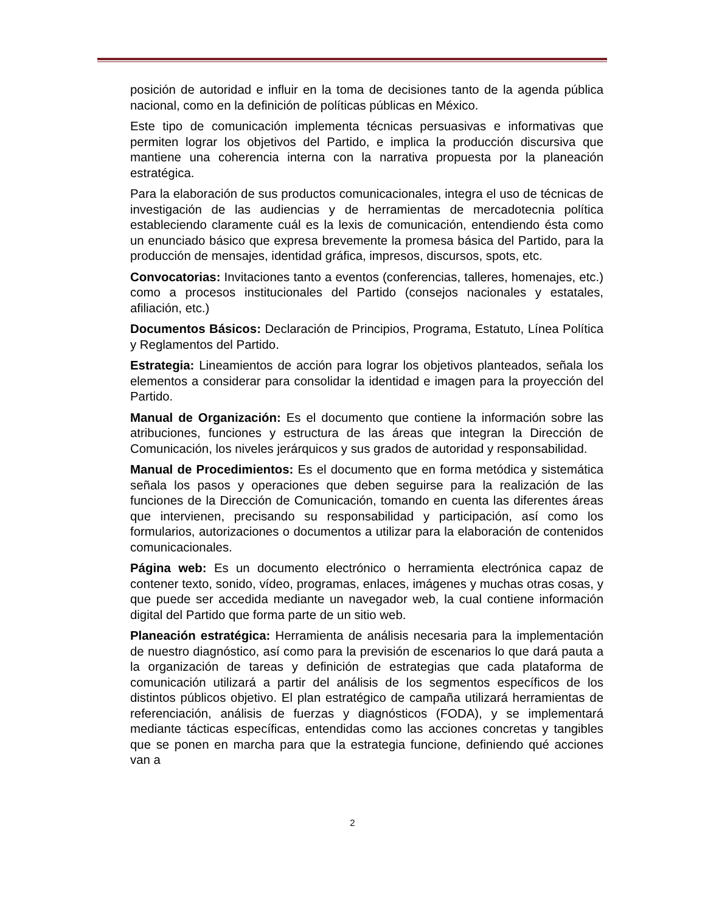posición de autoridad e influir en la toma de decisiones tanto de la agenda pública nacional, como en la definición de políticas públicas en México.
Este tipo de comunicación implementa técnicas persuasivas e informativas que permiten lograr los objetivos del Partido, e implica la producción discursiva que mantiene una coherencia interna con la narrativa propuesta por la planeación estratégica.
Para la elaboración de sus productos comunicacionales, integra el uso de técnicas de investigación de las audiencias y de herramientas de mercadotecnia política estableciendo claramente cuál es la lexis de comunicación, entendiendo ésta como un enunciado básico que expresa brevemente la promesa básica del Partido, para la producción de mensajes, identidad gráfica, impresos, discursos, spots, etc.
Convocatorias: Invitaciones tanto a eventos (conferencias, talleres, homenajes, etc.) como a procesos institucionales del Partido (consejos nacionales y estatales, afiliación, etc.)
Documentos Básicos: Declaración de Principios, Programa, Estatuto, Línea Política y Reglamentos del Partido.
Estrategia: Lineamientos de acción para lograr los objetivos planteados, señala los elementos a considerar para consolidar la identidad e imagen para la proyección del Partido.
Manual de Organización: Es el documento que contiene la información sobre las atribuciones, funciones y estructura de las áreas que integran la Dirección de Comunicación, los niveles jerárquicos y sus grados de autoridad y responsabilidad.
Manual de Procedimientos: Es el documento que en forma metódica y sistemática señala los pasos y operaciones que deben seguirse para la realización de las funciones de la Dirección de Comunicación, tomando en cuenta las diferentes áreas que intervienen, precisando su responsabilidad y participación, así como los formularios, autorizaciones o documentos a utilizar para la elaboración de contenidos comunicacionales.
Página web: Es un documento electrónico o herramienta electrónica capaz de contener texto, sonido, vídeo, programas, enlaces, imágenes y muchas otras cosas, y que puede ser accedida mediante un navegador web, la cual contiene información digital del Partido que forma parte de un sitio web.
Planeación estratégica: Herramienta de análisis necesaria para la implementación de nuestro diagnóstico, así como para la previsión de escenarios lo que dará pauta a la organización de tareas y definición de estrategias que cada plataforma de comunicación utilizará a partir del análisis de los segmentos específicos de los distintos públicos objetivo. El plan estratégico de campaña utilizará herramientas de referenciación, análisis de fuerzas y diagnósticos (FODA), y se implementará mediante tácticas específicas, entendidas como las acciones concretas y tangibles que se ponen en marcha para que la estrategia funcione, definiendo qué acciones van a
2